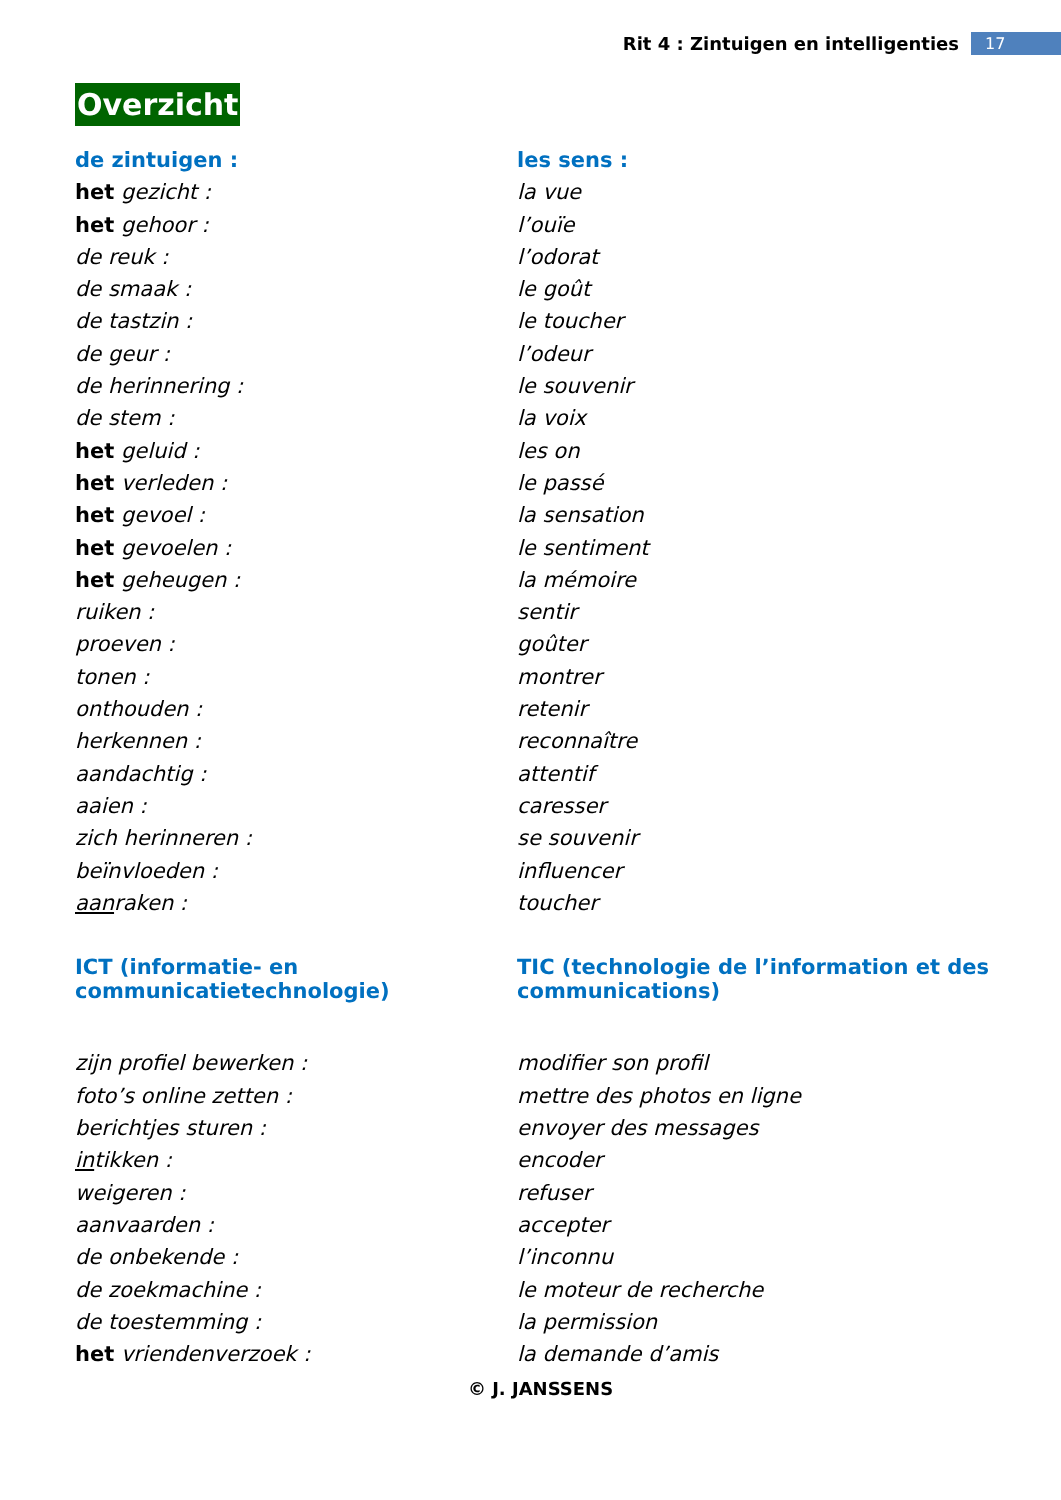Rit 4 : Zintuigen en intelligenties 17
Overzicht
| de zintuigen : | les sens : |
| het gezicht : | la vue |
| het gehoor : | l’ouïe |
| de reuk : | l’odorat |
| de smaak : | le goût |
| de tastzin : | le toucher |
| de geur : | l’odeur |
| de herinnering : | le souvenir |
| de stem : | la voix |
| het geluid : | les on |
| het verleden : | le passé |
| het gevoel : | la sensation |
| het gevoelen : | le sentiment |
| het geheugen : | la mémoire |
| ruiken : | sentir |
| proeven : | goûter |
| tonen : | montrer |
| onthouden : | retenir |
| herkennen : | reconnaître |
| aandachtig : | attentif |
| aaien : | caresser |
| zich herinneren : | se souvenir |
| beïnvloeden : | influencer |
| aan raken : | toucher |
| ICT (informatie- en communicatietechnologie) | TIC (technologie de l’information et des communications) |
| zijn profiel bewerken : | modifier son profil |
| foto’s online zetten : | mettre des photos en ligne |
| berichtjes sturen : | envoyer des messages |
| in tikken : | encoder |
| weigeren : | refuser |
| aanvaarden : | accepter |
| de onbekende : | l’inconnu |
| de zoekmachine : | le moteur de recherche |
| de toestemming : | la permission |
| het vriendenverzoek : | la demande d’amis |
© J. JANSSENS